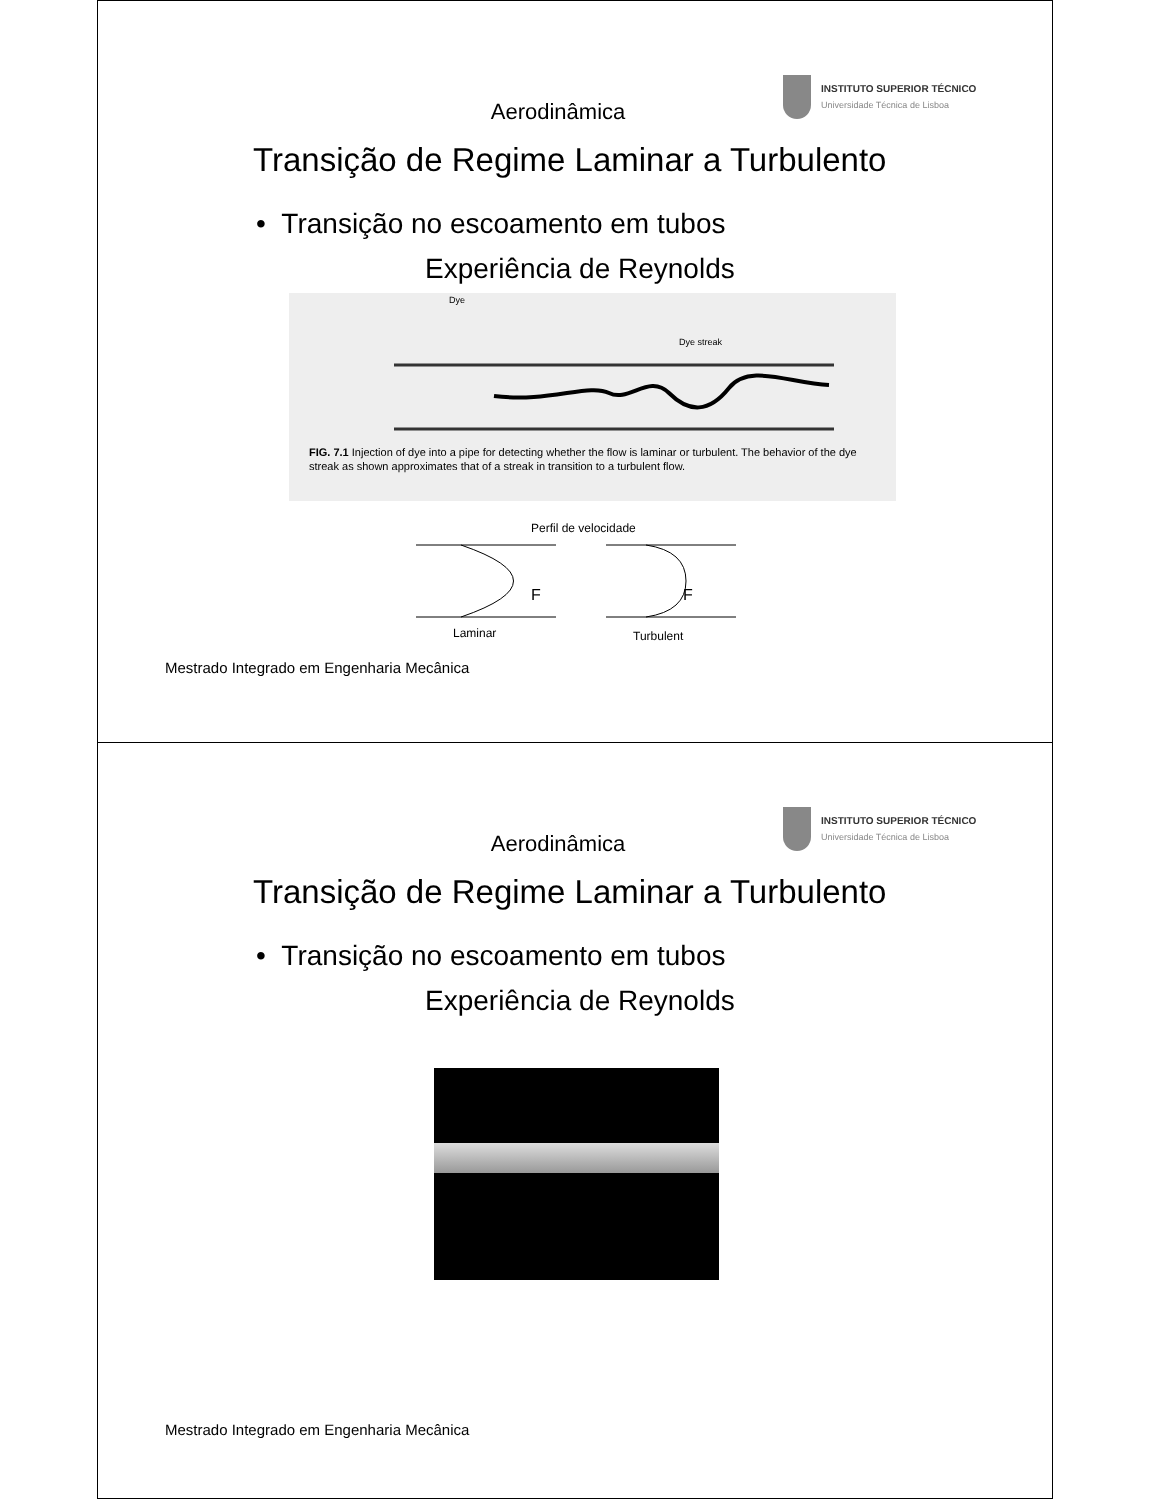INSTITUTO SUPERIOR TÉCNICO
Universidade Técnica de Lisboa
Aerodinâmica
Transição de Regime Laminar a Turbulento
• Transição no escoamento em tubos
Experiência de Reynolds
Dye
Dye streak
FIG. 7.1 Injection of dye into a pipe for detecting whether the flow is laminar or turbulent. The behavior of the dye streak as shown approximates that of a streak in transition to a turbulent flow.
Perfil de velocidade
F F
Laminar Turbulent
Mestrado Integrado em Engenharia Mecânica
INSTITUTO SUPERIOR TÉCNICO
Universidade Técnica de Lisboa
Aerodinâmica
Transição de Regime Laminar a Turbulento
• Transição no escoamento em tubos
Experiência de Reynolds
Mestrado Integrado em Engenharia Mecânica